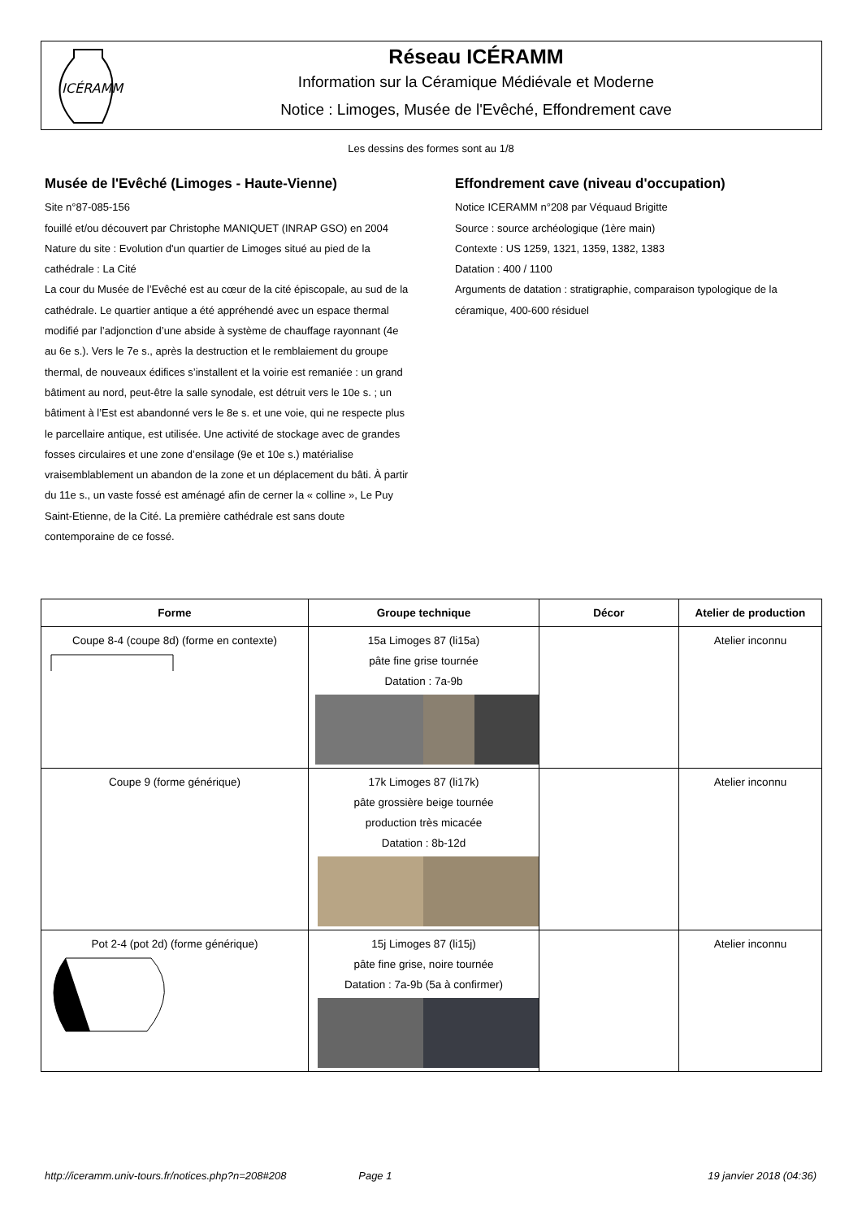ICÉRAMM
Réseau ICÉRAMM
Information sur la Céramique Médiévale et Moderne
Notice : Limoges, Musée de l'Evêché, Effondrement cave
Les dessins des formes sont au 1/8
Musée de l'Evêché (Limoges - Haute-Vienne)
Site n°87-085-156
fouillé et/ou découvert par Christophe MANIQUET (INRAP GSO) en 2004
Nature du site : Evolution d'un quartier de Limoges situé au pied de la cathédrale : La Cité
La cour du Musée de l’Evêché est au cœur de la cité épiscopale, au sud de la cathédrale. Le quartier antique a été appréhendé avec un espace thermal modifié par l’adjonction d’une abside à système de chauffage rayonnant (4e au 6e s.). Vers le 7e s., après la destruction et le remblaiement du groupe thermal, de nouveaux édifices s’installent et la voirie est remaniée : un grand bâtiment au nord, peut-être la salle synodale, est détruit vers le 10e s. ; un bâtiment à l’Est est abandonné vers le 8e s. et une voie, qui ne respecte plus le parcellaire antique, est utilisée. Une activité de stockage avec de grandes fosses circulaires et une zone d’ensilage (9e et 10e s.) matérialise vraisemblablement un abandon de la zone et un déplacement du bâti. À partir du 11e s., un vaste fossé est aménagé afin de cerner la « colline », Le Puy Saint-Etienne, de la Cité. La première cathédrale est sans doute contemporaine de ce fossé.
Effondrement cave (niveau d'occupation)
Notice ICERAMM n°208 par Véquaud Brigitte
Source : source archéologique (1ère main)
Contexte : US 1259, 1321, 1359, 1382, 1383
Datation : 400 / 1100
Arguments de datation : stratigraphie, comparaison typologique de la céramique, 400-600 résiduel
| Forme | Groupe technique | Décor | Atelier de production |
| --- | --- | --- | --- |
| Coupe 8-4 (coupe 8d) (forme en contexte) | 15a Limoges 87 (li15a) pâte fine grise tournée Datation : 7a-9b | | Atelier inconnu |
| Coupe 9 (forme générique) | 17k Limoges 87 (li17k) pâte grossière beige tournée production très micacée Datation : 8b-12d | | Atelier inconnu |
| Pot 2-4 (pot 2d) (forme générique) | 15j Limoges 87 (li15j) pâte fine grise, noire tournée Datation : 7a-9b (5a à confirmer) | | Atelier inconnu |
http://iceramm.univ-tours.fr/notices.php?n=208#208 Page 1 19 janvier 2018 (04:36)